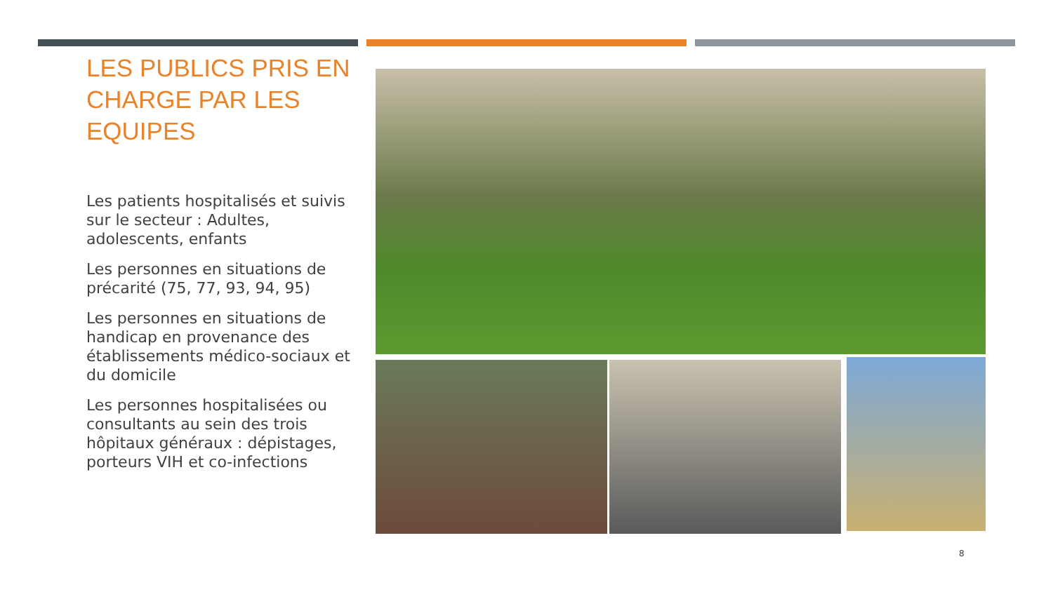LES PUBLICS PRIS EN CHARGE PAR LES EQUIPES
Les patients hospitalisés et suivis sur le secteur : Adultes, adolescents, enfants
Les personnes en situations de précarité (75, 77, 93, 94, 95)
Les personnes en situations de handicap en provenance des établissements médico-sociaux et du domicile
Les personnes hospitalisées ou consultants au sein des trois hôpitaux généraux : dépistages, porteurs VIH et co-infections
8